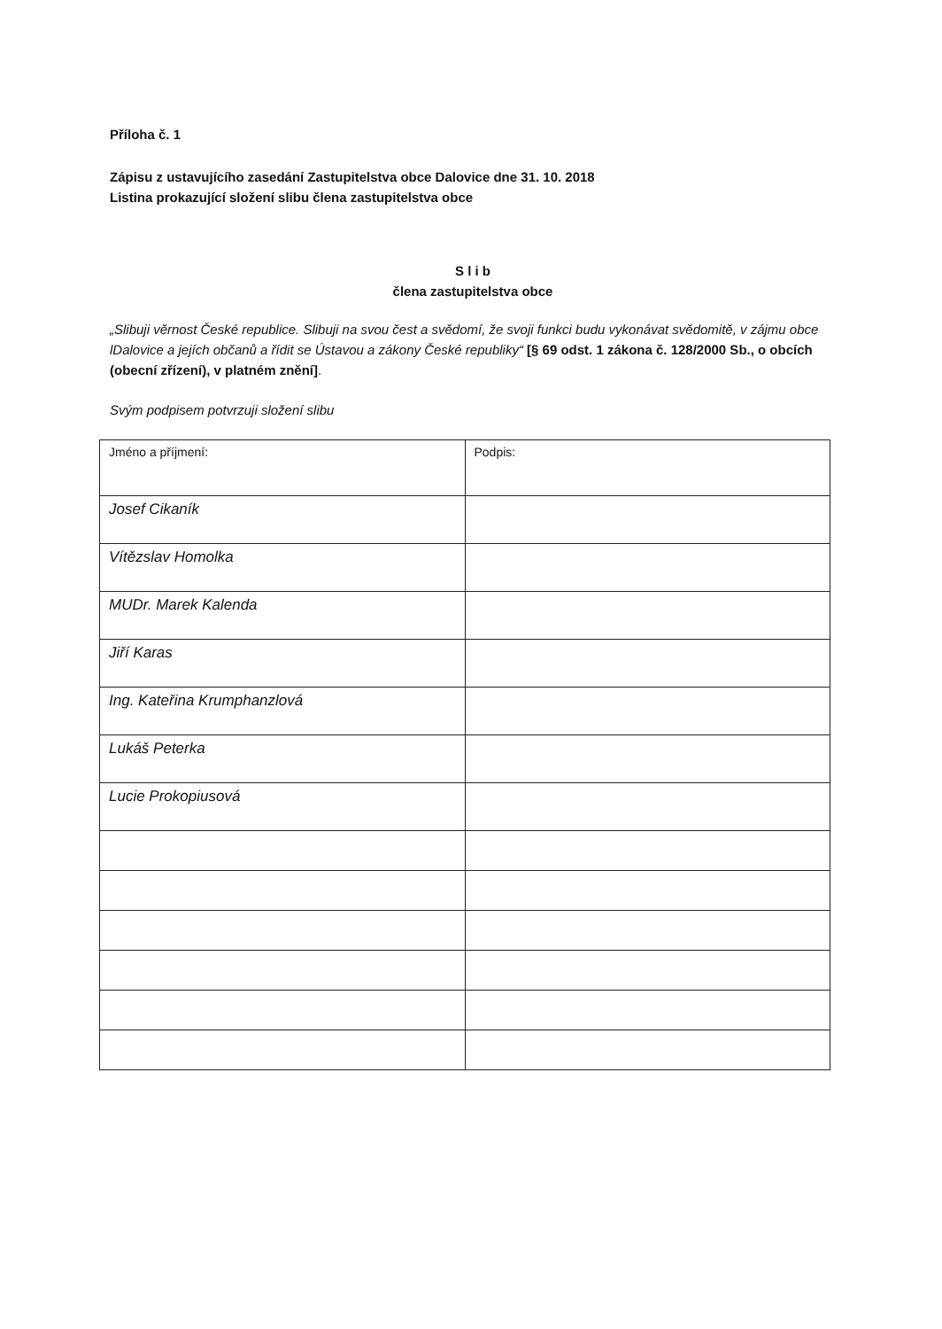Příloha č. 1
Zápisu z ustavujícího zasedání Zastupitelstva obce Dalovice dne 31. 10. 2018
Listina prokazující složení slibu člena zastupitelstva obce
S l i b
člena zastupitelstva obce
„Slibuji věrnost České republice. Slibuji na svou čest a svědomí, že svoji funkci budu vykonávat svědomitě, v zájmu obce lDalovice a jejích občanů a řídit se Ústavou a zákony České republiky“ [§ 69 odst. 1 zákona č. 128/2000 Sb., o obcích (obecní zřízení), v platném znění].
Svým podpisem potvrzuji složení slibu
| Jméno a příjmení: | Podpis: |
| Josef Cikaník | |
| Vítězslav Homolka | |
| MUDr. Marek Kalenda | |
| Jiří Karas | |
| Ing. Kateřina Krumphanzlová | |
| Lukáš Peterka | |
| Lucie Prokopiusová | |